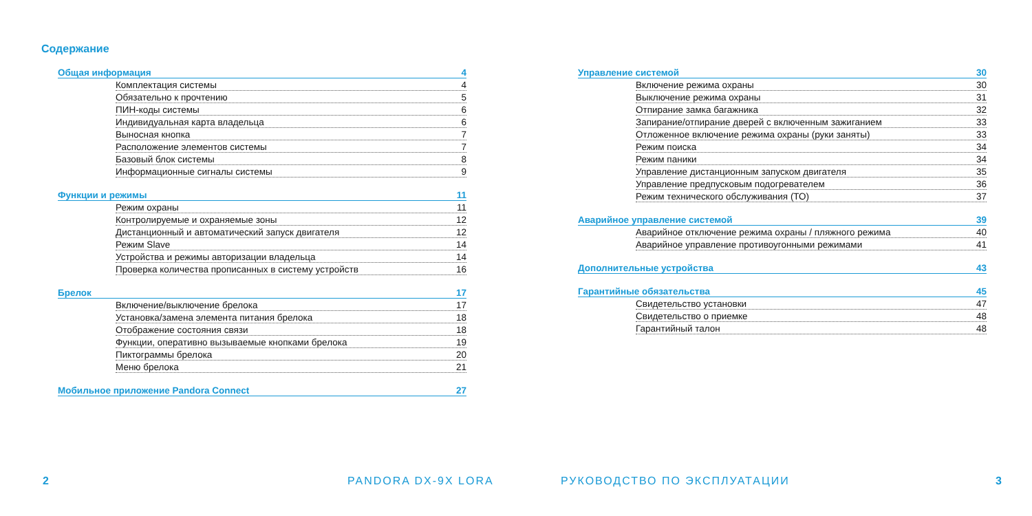Содержание
Общая информация 4
Комплектация системы 4
Обязательно к прочтению 5
ПИН-коды системы 6
Индивидуальная карта владельца 6
Выносная кнопка 7
Расположение элементов системы 7
Базовый блок системы 8
Информационные сигналы системы 9
Функции и режимы 11
Режим охраны 11
Контролируемые и охраняемые зоны 12
Дистанционный и автоматический запуск двигателя 12
Режим Slave 14
Устройства и режимы авторизации владельца 14
Проверка количества прописанных в систему устройств 16
Брелок 17
Включение/выключение брелока 17
Установка/замена элемента питания брелока 18
Отображение состояния связи 18
Функции, оперативно вызываемые кнопками брелока 19
Пиктограммы брелока 20
Меню брелока 21
Мобильное приложение Pandora Connect 27
2 PANDORA DX-9X LORA
Управление системой 30
Включение режима охраны 30
Выключение режима охраны 31
Отпирание замка багажника 32
Запирание/отпирание дверей с включенным зажиганием 33
Отложенное включение режима охраны (руки заняты) 33
Режим поиска 34
Режим паники 34
Управление дистанционным запуском двигателя 35
Управление предпусковым подогревателем 36
Режим технического обслуживания (ТО) 37
Аварийное управление системой 39
Аварийное отключение режима охраны / пляжного режима 40
Аварийное управление противоугонными режимами 41
Дополнительные устройства 43
Гарантийные обязательства 45
Свидетельство установки 47
Свидетельство о приемке 48
Гарантийный талон 48
РУКОВОДСТВО ПО ЭКСПЛУАТАЦИИ 3